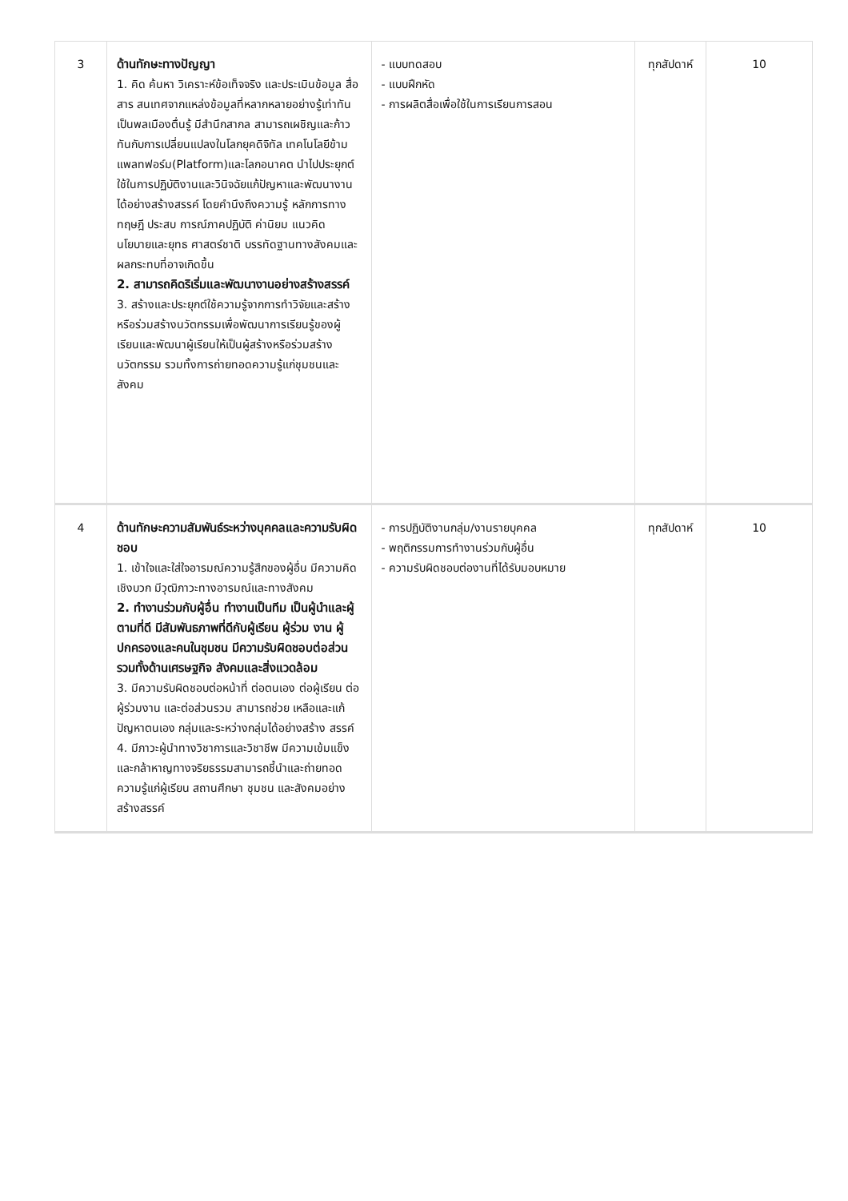| 3 | ด้านทักษะทางปัญญา 1. คิด ค้นหา วิเคราะห์ข้อเท็จจริง และประเมินข้อมูล สื่อ สาร สนเทศจากแหล่งข้อมูลที่หลากหลายอย่างรู้เท่าทัน เป็นพลเมืองตื่นรู้ มีสำนึกสากล สามารถเผชิญและก้าวทันกับการเปลี่ยนแปลงในโลกยุคดิจิทัล เทคโนโลยีข้ามแพลทฟอร์ม(Platform)และโลกอนาคต นำไปประยุกต์ใช้ในการปฏิบัติงานและวินิจฉัยแก้ปัญหาและพัฒนางานได้อย่างสร้างสรรค์ โดยคำนึงถึงความรู้ หลักการทางทฤษฎี ประสบ การณ์ภาคปฏิบัติ ค่านิยม แนวคิด นโยบายและยุทธ ศาสตร์ชาติ บรรทัดฐานทางสังคมและผลกระทบที่อาจเกิดขึ้น 2. สามารถคิดริเริ่มและพัฒนางานอย่างสร้างสรรค์ 3. สร้างและประยุกต์ใช้ความรู้จากการทำวิจัยและสร้างหรือร่วมสร้างนวัตกรรมเพื่อพัฒนาการเรียนรู้ของผู้เรียนและพัฒนาผู้เรียนให้เป็นผู้สร้างหรือร่วมสร้างนวัตกรรม รวมทั้งการถ่ายทอดความรู้แก่ชุมชนและสังคม | - แบบทดสอบ - แบบฝึกหัด - การผลิตสื่อเพื่อใช้ในการเรียนการสอน | ทุกสัปดาห์ | 10 |
| 4 | ด้านทักษะความสัมพันธ์ระหว่างบุคคลและความรับผิดชอบ 1. เข้าใจและใส่ใจอารมณ์ความรู้สึกของผู้อื่น มีความคิดเชิงบวก มีวุฒิภาวะทางอารมณ์และทางสังคม 2. ทำงานร่วมกับผู้อื่น ทำงานเป็นทีม เป็นผู้นำและผู้ตามที่ดี มีสัมพันธภาพที่ดีกับผู้เรียน ผู้ร่วม งาน ผู้ปกครองและคนในชุมชน มีความรับผิดชอบต่อส่วนรวมทั้งด้านเศรษฐกิจ สังคมและสิ่งแวดล้อม 3. มีความรับผิดชอบต่อหน้าที่ ต่อตนเอง ต่อผู้เรียน ต่อผู้ร่วมงาน และต่อส่วนรวม สามารถช่วย เหลือและแก้ปัญหาตนเอง กลุ่มและระหว่างกลุ่มได้อย่างสร้าง สรรค์ 4. มีภาวะผู้นำทางวิชาการและวิชาชีพ มีความเข้มแข็งและกล้าหาญทางจริยธรรมสามารถชี้นำและถ่ายทอดความรู้แก่ผู้เรียน สถานศึกษา ชุมชน และสังคมอย่างสร้างสรรค์ | - การปฏิบัติงานกลุ่ม/งานรายบุคคล - พฤติกรรมการทำงานร่วมกับผู้อื่น - ความรับผิดชอบต่องานที่ได้รับมอบหมาย | ทุกสัปดาห์ | 10 |